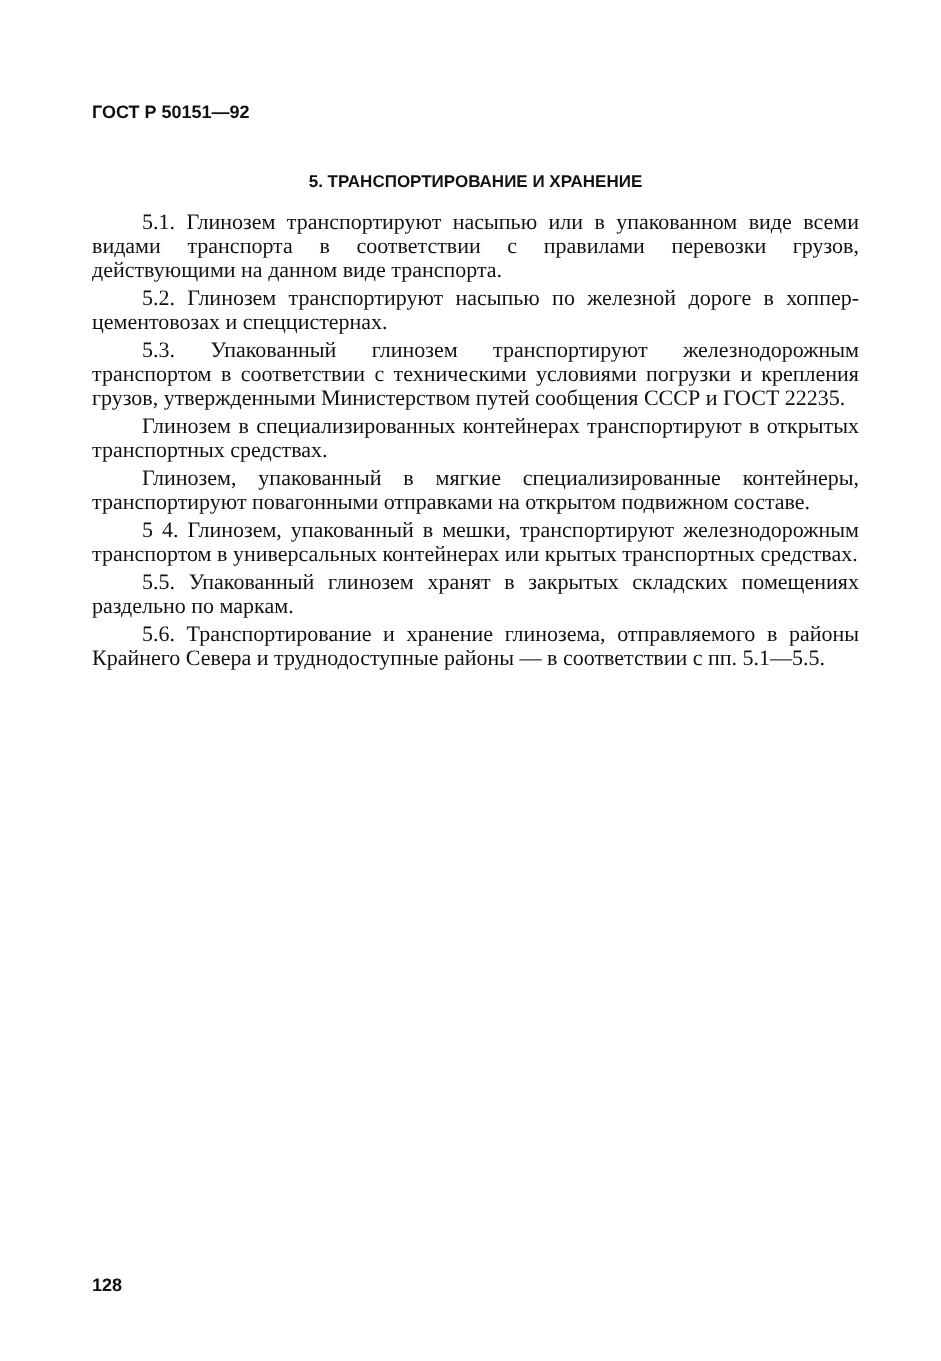ГОСТ Р 50151—92
5. ТРАНСПОРТИРОВАНИЕ И ХРАНЕНИЕ
5.1. Глинозем транспортируют насыпью или в упакованном виде всеми видами транспорта в соответствии с правилами перевозки грузов, действующими на данном виде транспорта.
5.2. Глинозем транспортируют насыпью по железной дороге в хоппер-цементовозах и спеццистернах.
5.3. Упакованный глинозем транспортируют железнодорожным транспортом в соответствии с техническими условиями погрузки и крепления грузов, утвержденными Министерством путей сообщения СССР и ГОСТ 22235.
Глинозем в специализированных контейнерах транспортируют в открытых транспортных средствах.
Глинозем, упакованный в мягкие специализированные контейнеры, транспортируют повагонными отправками на открытом подвижном составе.
5 4. Глинозем, упакованный в мешки, транспортируют железнодорожным транспортом в универсальных контейнерах или крытых транспортных средствах.
5.5. Упакованный глинозем хранят в закрытых складских помещениях раздельно по маркам.
5.6. Транспортирование и хранение глинозема, отправляемого в районы Крайнего Севера и труднодоступные районы — в соответствии с пп. 5.1—5.5.
128